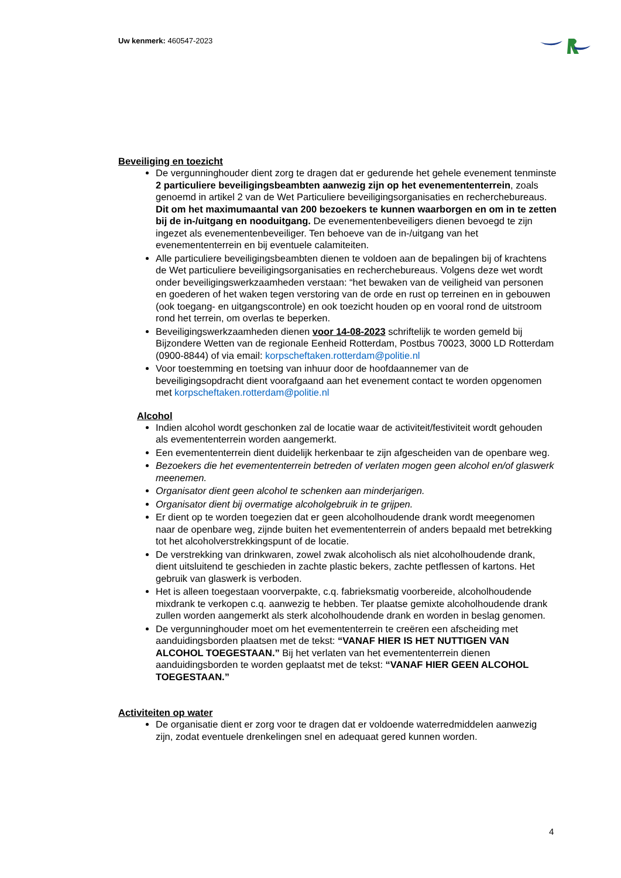Uw kenmerk: 460547-2023
Beveiliging en toezicht
De vergunninghouder dient zorg te dragen dat er gedurende het gehele evenement tenminste 2 particuliere beveiligingsbeambten aanwezig zijn op het evenemententerrein, zoals genoemd in artikel 2 van de Wet Particuliere beveiligingsorganisaties en recherchebureaus. Dit om het maximumaantal van 200 bezoekers te kunnen waarborgen en om in te zetten bij de in-/uitgang en nooduitgang. De evenementenbeveiligers dienen bevoegd te zijn ingezet als evenementenbeveiliger. Ten behoeve van de in-/uitgang van het evenemententerrein en bij eventuele calamiteiten.
Alle particuliere beveiligingsbeambten dienen te voldoen aan de bepalingen bij of krachtens de Wet particuliere beveiligingsorganisaties en recherchebureaus. Volgens deze wet wordt onder beveiligingswerkzaamheden verstaan: “het bewaken van de veiligheid van personen en goederen of het waken tegen verstoring van de orde en rust op terreinen en in gebouwen (ook toegang- en uitgangscontrole) en ook toezicht houden op en vooral rond de uitstroom rond het terrein, om overlas te beperken.
Beveiligingswerkzaamheden dienen voor 14-08-2023 schriftelijk te worden gemeld bij Bijzondere Wetten van de regionale Eenheid Rotterdam, Postbus 70023, 3000 LD Rotterdam (0900-8844) of via email: korpscheftaken.rotterdam@politie.nl
Voor toestemming en toetsing van inhuur door de hoofdaannemer van de beveiligingsopdracht dient voorafgaand aan het evenement contact te worden opgenomen met korpscheftaken.rotterdam@politie.nl
Alcohol
Indien alcohol wordt geschonken zal de locatie waar de activiteit/festiviteit wordt gehouden als evemententerrein worden aangemerkt.
Een evemententerrein dient duidelijk herkenbaar te zijn afgescheiden van de openbare weg.
Bezoekers die het evemententerrein betreden of verlaten mogen geen alcohol en/of glaswerk meenemen.
Organisator dient geen alcohol te schenken aan minderjarigen.
Organisator dient bij overmatige alcoholgebruik in te grijpen.
Er dient op te worden toegezien dat er geen alcoholhoudende drank wordt meegenomen naar de openbare weg, zijnde buiten het evemententerrein of anders bepaald met betrekking tot het alcoholverstrekkingspunt of de locatie.
De verstrekking van drinkwaren, zowel zwak alcoholisch als niet alcoholhoudende drank, dient uitsluitend te geschieden in zachte plastic bekers, zachte petflessen of kartons. Het gebruik van glaswerk is verboden.
Het is alleen toegestaan voorverpakte, c.q. fabrieksmatig voorbereide, alcoholhoudende mixdrank te verkopen c.q. aanwezig te hebben. Ter plaatse gemixte alcoholhoudende drank zullen worden aangemerkt als sterk alcoholhoudende drank en worden in beslag genomen.
De vergunninghouder moet om het evemententerrein te creëren een afscheiding met aanduidingsborden plaatsen met de tekst: “VANAF HIER IS HET NUTTIGEN VAN ALCOHOL TOEGESTAAN.” Bij het verlaten van het evemententerrein dienen aanduidingsborden te worden geplaatst met de tekst: “VANAF HIER GEEN ALCOHOL TOEGESTAAN.”
Activiteiten op water
De organisatie dient er zorg voor te dragen dat er voldoende waterredmiddelen aanwezig zijn, zodat eventuele drenkelingen snel en adequaat gered kunnen worden.
4